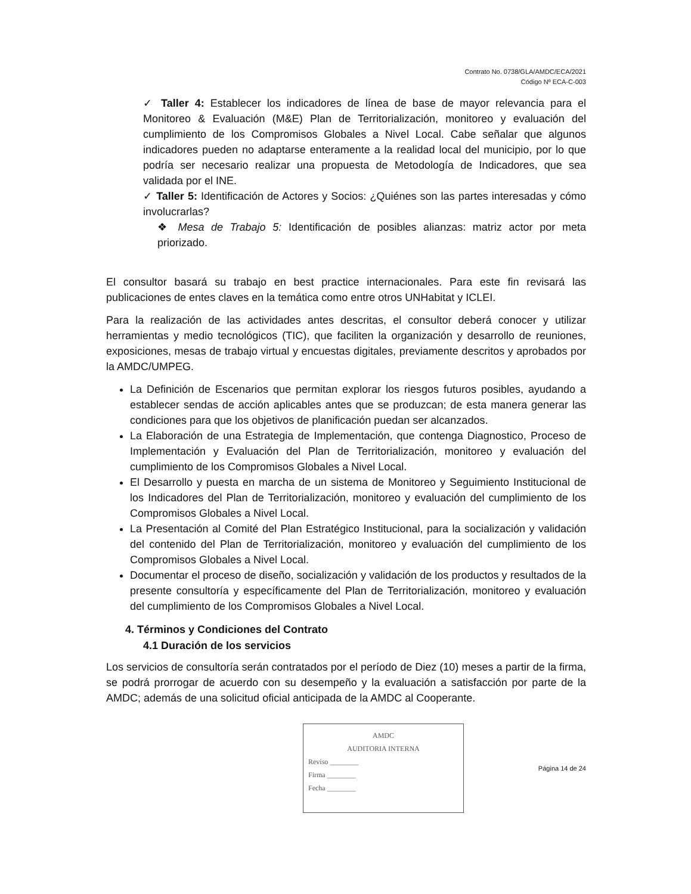Contrato No. 0738/GLA/AMDC/ECA/2021
Código Nº ECA-C-003
✓ Taller 4: Establecer los indicadores de línea de base de mayor relevancia para el Monitoreo & Evaluación (M&E) Plan de Territorialización, monitoreo y evaluación del cumplimiento de los Compromisos Globales a Nivel Local. Cabe señalar que algunos indicadores pueden no adaptarse enteramente a la realidad local del municipio, por lo que podría ser necesario realizar una propuesta de Metodología de Indicadores, que sea validada por el INE.
✓ Taller 5: Identificación de Actores y Socios: ¿Quiénes son las partes interesadas y cómo involucrarlas?
❖ Mesa de Trabajo 5: Identificación de posibles alianzas: matriz actor por meta priorizado.
El consultor basará su trabajo en best practice internacionales. Para este fin revisará las publicaciones de entes claves en la temática como entre otros UNHabitat y ICLEI.
Para la realización de las actividades antes descritas, el consultor deberá conocer y utilizar herramientas y medio tecnológicos (TIC), que faciliten la organización y desarrollo de reuniones, exposiciones, mesas de trabajo virtual y encuestas digitales, previamente descritos y aprobados por la AMDC/UMPEG.
La Definición de Escenarios que permitan explorar los riesgos futuros posibles, ayudando a establecer sendas de acción aplicables antes que se produzcan; de esta manera generar las condiciones para que los objetivos de planificación puedan ser alcanzados.
La Elaboración de una Estrategia de Implementación, que contenga Diagnostico, Proceso de Implementación y Evaluación del Plan de Territorialización, monitoreo y evaluación del cumplimiento de los Compromisos Globales a Nivel Local.
El Desarrollo y puesta en marcha de un sistema de Monitoreo y Seguimiento Institucional de los Indicadores del Plan de Territorialización, monitoreo y evaluación del cumplimiento de los Compromisos Globales a Nivel Local.
La Presentación al Comité del Plan Estratégico Institucional, para la socialización y validación del contenido del Plan de Territorialización, monitoreo y evaluación del cumplimiento de los Compromisos Globales a Nivel Local.
Documentar el proceso de diseño, socialización y validación de los productos y resultados de la presente consultoría y específicamente del Plan de Territorialización, monitoreo y evaluación del cumplimiento de los Compromisos Globales a Nivel Local.
4. Términos y Condiciones del Contrato
4.1 Duración de los servicios
Los servicios de consultoría serán contratados por el período de Diez (10) meses a partir de la firma, se podrá prorrogar de acuerdo con su desempeño y la evaluación a satisfacción por parte de la AMDC; además de una solicitud oficial anticipada de la AMDC al Cooperante.
AMDC
AUDITORIA INTERNA
Reviso ________
Firma ________
Fecha ________
Página 14 de 24